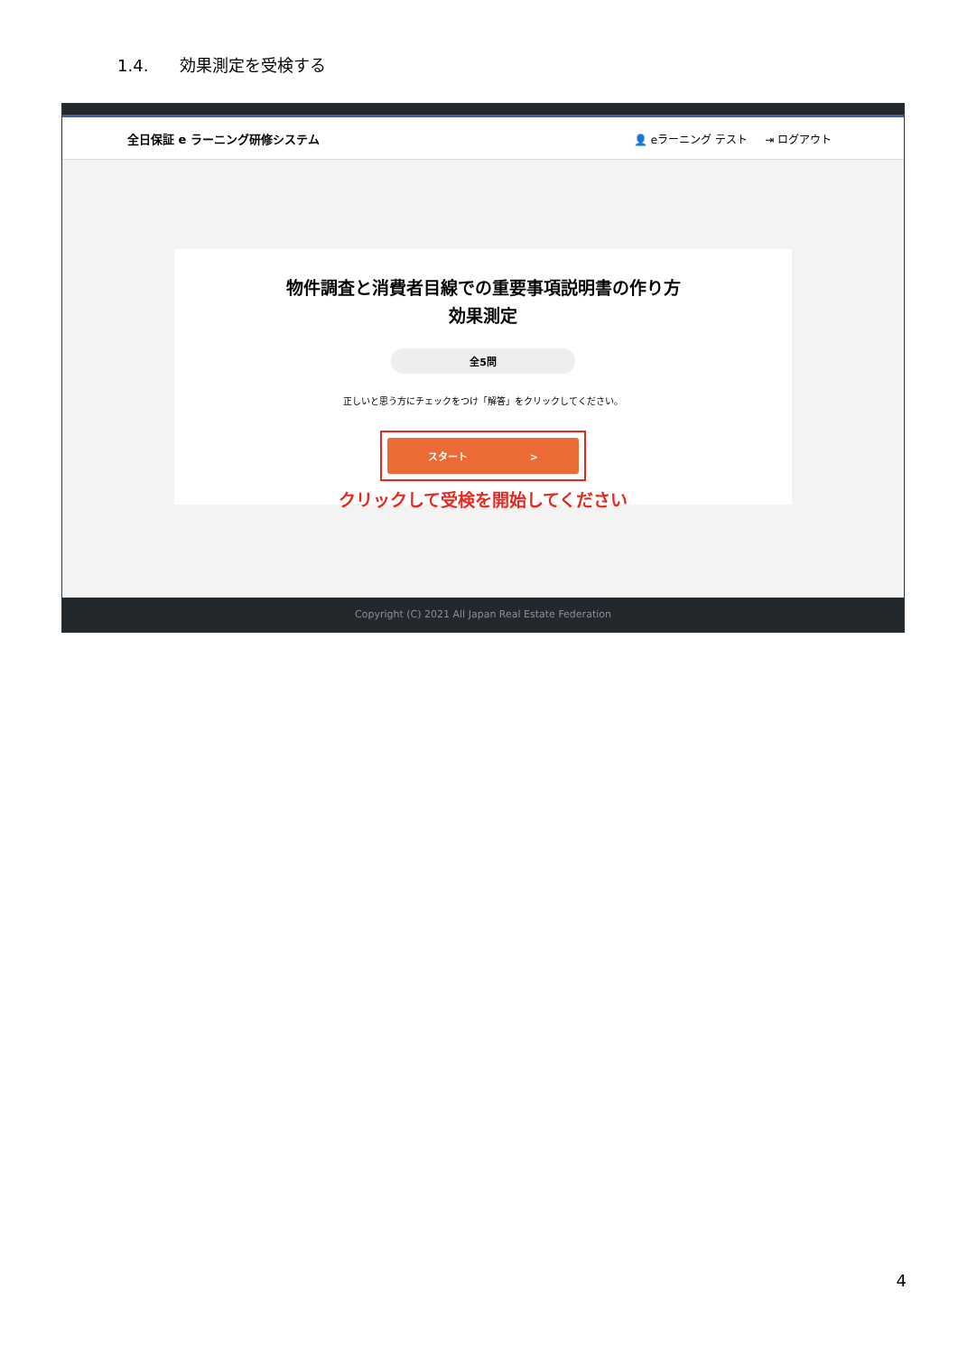1.4. 効果測定を受検する
全日保証 e ラーニング研修システム 👤 eラーニング テスト ⇥ ログアウト
物件調査と消費者目線での重要事項説明書の作り方
効果測定
全5問
正しいと思う方にチェックをつけ「解答」をクリックしてください。
スタート >
クリックして受検を開始してください
Copyright (C) 2021 All Japan Real Estate Federation
4